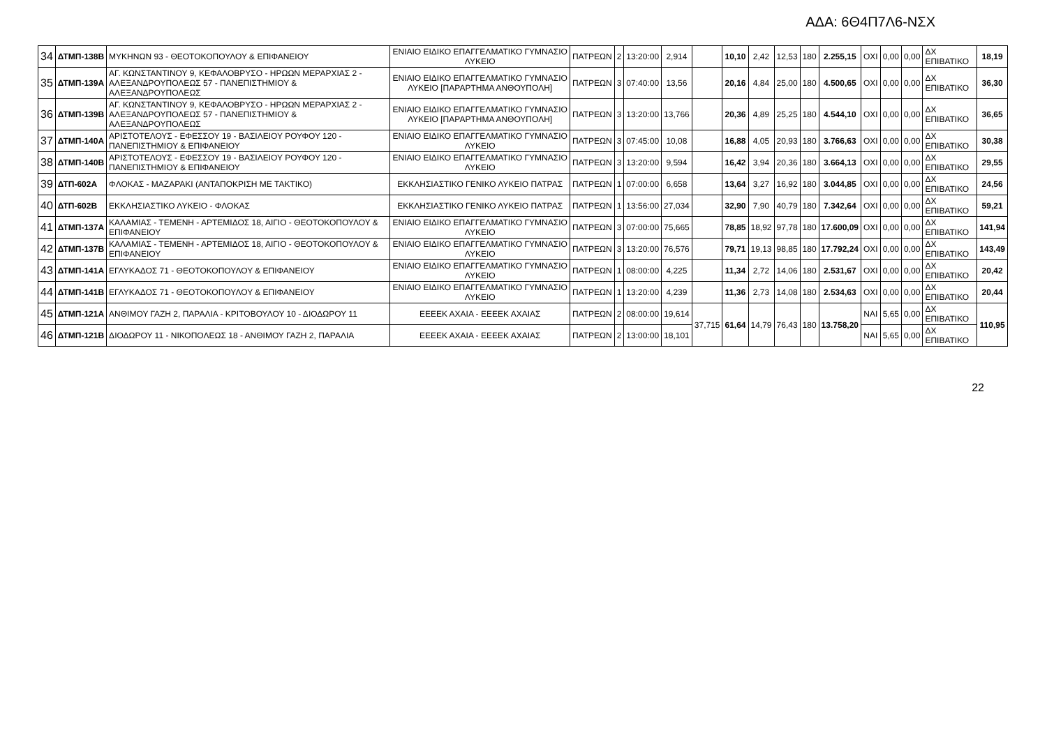ΑΔΑ: 6Θ4Π7Λ6-ΝΣΧ
| 34 | ΔΤΜΠ-138Β | ΜΥΚΗΝΩΝ 93 - ΘΕΟΤΟΚΟΠΟΥΛΟΥ & ΕΠΙΦΑΝΕΙΟΥ | ΕΝΙΑΙΟ ΕΙΔΙΚΟ ΕΠΑΓΓΕΛΜΑΤΙΚΟ ΓΥΜΝΑΣΙΟ ΛΥΚΕΙΟ | ΠΑΤΡΕΩΝ | 2 | 13:20:00 | 2,914 | | 10,10 | 2,42 | 12,53 | 180 | 2.255,15 | ΟΧΙ | 0,00 | 0,00 | ΔΧ ΕΠΙΒΑΤΙΚΟ | 18,19 |
| 35 | ΔΤΜΠ-139Α | ΑΓ. ΚΩΝΣΤΑΝΤΙΝΟΥ 9, ΚΕΦΑΛΟΒΡΥΣΟ - ΗΡΩΩΝ ΜΕΡΑΡΧΙΑΣ 2 - ΑΛΕΞΑΝΔΡΟΥΠΟΛΕΩΣ 57 - ΠΑΝΕΠΙΣΤΗΜΙΟΥ & ΑΛΕΞΑΝΔΡΟΥΠΟΛΕΩΣ | ΕΝΙΑΙΟ ΕΙΔΙΚΟ ΕΠΑΓΓΕΛΜΑΤΙΚΟ ΓΥΜΝΑΣΙΟ ΛΥΚΕΙΟ [ΠΑΡΑΡΤΗΜΑ ΑΝΘΟΥΠΟΛΗ] | ΠΑΤΡΕΩΝ | 3 | 07:40:00 | 13,56 | | 20,16 | 4,84 | 25,00 | 180 | 4.500,65 | ΟΧΙ | 0,00 | 0,00 | ΔΧ ΕΠΙΒΑΤΙΚΟ | 36,30 |
| 36 | ΔΤΜΠ-139Β | ΑΓ. ΚΩΝΣΤΑΝΤΙΝΟΥ 9, ΚΕΦΑΛΟΒΡΥΣΟ - ΗΡΩΩΝ ΜΕΡΑΡΧΙΑΣ 2 - ΑΛΕΞΑΝΔΡΟΥΠΟΛΕΩΣ 57 - ΠΑΝΕΠΙΣΤΗΜΙΟΥ & ΑΛΕΞΑΝΔΡΟΥΠΟΛΕΩΣ | ΕΝΙΑΙΟ ΕΙΔΙΚΟ ΕΠΑΓΓΕΛΜΑΤΙΚΟ ΓΥΜΝΑΣΙΟ ΛΥΚΕΙΟ [ΠΑΡΑΡΤΗΜΑ ΑΝΘΟΥΠΟΛΗ] | ΠΑΤΡΕΩΝ | 3 | 13:20:00 | 13,766 | | 20,36 | 4,89 | 25,25 | 180 | 4.544,10 | ΟΧΙ | 0,00 | 0,00 | ΔΧ ΕΠΙΒΑΤΙΚΟ | 36,65 |
| 37 | ΔΤΜΠ-140Α | ΑΡΙΣΤΟΤΕΛΟΥΣ - ΕΦΕΣΣΟΥ 19 - ΒΑΣΙΛΕΙΟΥ ΡΟΥΦΟΥ 120 - ΠΑΝΕΠΙΣΤΗΜΙΟΥ & ΕΠΙΦΑΝΕΙΟΥ | ΕΝΙΑΙΟ ΕΙΔΙΚΟ ΕΠΑΓΓΕΛΜΑΤΙΚΟ ΓΥΜΝΑΣΙΟ ΛΥΚΕΙΟ | ΠΑΤΡΕΩΝ | 3 | 07:45:00 | 10,08 | | 16,88 | 4,05 | 20,93 | 180 | 3.766,63 | ΟΧΙ | 0,00 | 0,00 | ΔΧ ΕΠΙΒΑΤΙΚΟ | 30,38 |
| 38 | ΔΤΜΠ-140Β | ΑΡΙΣΤΟΤΕΛΟΥΣ - ΕΦΕΣΣΟΥ 19 - ΒΑΣΙΛΕΙΟΥ ΡΟΥΦΟΥ 120 - ΠΑΝΕΠΙΣΤΗΜΙΟΥ & ΕΠΙΦΑΝΕΙΟΥ | ΕΝΙΑΙΟ ΕΙΔΙΚΟ ΕΠΑΓΓΕΛΜΑΤΙΚΟ ΓΥΜΝΑΣΙΟ ΛΥΚΕΙΟ | ΠΑΤΡΕΩΝ | 3 | 13:20:00 | 9,594 | | 16,42 | 3,94 | 20,36 | 180 | 3.664,13 | ΟΧΙ | 0,00 | 0,00 | ΔΧ ΕΠΙΒΑΤΙΚΟ | 29,55 |
| 39 | ΔΤΠ-602Α | ΦΛΟΚΑΣ - ΜΑΖΑΡΑΚΙ (ΑΝΤΑΠΟΚΡΙΣΗ ΜΕ ΤΑΚΤΙΚΟ) | ΕΚΚΛΗΣΙΑΣΤΙΚΟ ΓΕΝΙΚΟ ΛΥΚΕΙΟ ΠΑΤΡΑΣ | ΠΑΤΡΕΩΝ | 1 | 07:00:00 | 6,658 | | 13,64 | 3,27 | 16,92 | 180 | 3.044,85 | ΟΧΙ | 0,00 | 0,00 | ΔΧ ΕΠΙΒΑΤΙΚΟ | 24,56 |
| 40 | ΔΤΠ-602Β | ΕΚΚΛΗΣΙΑΣΤΙΚΟ ΛΥΚΕΙΟ - ΦΛΟΚΑΣ | ΕΚΚΛΗΣΙΑΣΤΙΚΟ ΓΕΝΙΚΟ ΛΥΚΕΙΟ ΠΑΤΡΑΣ | ΠΑΤΡΕΩΝ | 1 | 13:56:00 | 27,034 | | 32,90 | 7,90 | 40,79 | 180 | 7.342,64 | ΟΧΙ | 0,00 | 0,00 | ΔΧ ΕΠΙΒΑΤΙΚΟ | 59,21 |
| 41 | ΔΤΜΠ-137Α | ΚΑΛΑΜΙΑΣ - ΤΕΜΕΝΗ - ΑΡΤΕΜΙΔΟΣ 18, ΑΙΓΙΟ - ΘΕΟΤΟΚΟΠΟΥΛΟΥ & ΕΠΙΦΑΝΕΙΟΥ | ΕΝΙΑΙΟ ΕΙΔΙΚΟ ΕΠΑΓΓΕΛΜΑΤΙΚΟ ΓΥΜΝΑΣΙΟ ΛΥΚΕΙΟ | ΠΑΤΡΕΩΝ | 3 | 07:00:00 | 75,665 | | 78,85 | 18,92 | 97,78 | 180 | 17.600,09 | ΟΧΙ | 0,00 | 0,00 | ΔΧ ΕΠΙΒΑΤΙΚΟ | 141,94 |
| 42 | ΔΤΜΠ-137Β | ΚΑΛΑΜΙΑΣ - ΤΕΜΕΝΗ - ΑΡΤΕΜΙΔΟΣ 18, ΑΙΓΙΟ - ΘΕΟΤΟΚΟΠΟΥΛΟΥ & ΕΠΙΦΑΝΕΙΟΥ | ΕΝΙΑΙΟ ΕΙΔΙΚΟ ΕΠΑΓΓΕΛΜΑΤΙΚΟ ΓΥΜΝΑΣΙΟ ΛΥΚΕΙΟ | ΠΑΤΡΕΩΝ | 3 | 13:20:00 | 76,576 | | 79,71 | 19,13 | 98,85 | 180 | 17.792,24 | ΟΧΙ | 0,00 | 0,00 | ΔΧ ΕΠΙΒΑΤΙΚΟ | 143,49 |
| 43 | ΔΤΜΠ-141Α | ΕΓΛΥΚΑΔΟΣ 71 - ΘΕΟΤΟΚΟΠΟΥΛΟΥ & ΕΠΙΦΑΝΕΙΟΥ | ΕΝΙΑΙΟ ΕΙΔΙΚΟ ΕΠΑΓΓΕΛΜΑΤΙΚΟ ΓΥΜΝΑΣΙΟ ΛΥΚΕΙΟ | ΠΑΤΡΕΩΝ | 1 | 08:00:00 | 4,225 | | 11,34 | 2,72 | 14,06 | 180 | 2.531,67 | ΟΧΙ | 0,00 | 0,00 | ΔΧ ΕΠΙΒΑΤΙΚΟ | 20,42 |
| 44 | ΔΤΜΠ-141Β | ΕΓΛΥΚΑΔΟΣ 71 - ΘΕΟΤΟΚΟΠΟΥΛΟΥ & ΕΠΙΦΑΝΕΙΟΥ | ΕΝΙΑΙΟ ΕΙΔΙΚΟ ΕΠΑΓΓΕΛΜΑΤΙΚΟ ΓΥΜΝΑΣΙΟ ΛΥΚΕΙΟ | ΠΑΤΡΕΩΝ | 1 | 13:20:00 | 4,239 | | 11,36 | 2,73 | 14,08 | 180 | 2.534,63 | ΟΧΙ | 0,00 | 0,00 | ΔΧ ΕΠΙΒΑΤΙΚΟ | 20,44 |
| 45 | ΔΤΜΠ-121Α | ΑΝΘΙΜΟΥ ΓΑΖΗ 2, ΠΑΡΑΛΙΑ - ΚΡΙΤΟΒΟΥΛΟΥ 10 - ΔΙΟΔΩΡΟΥ 11 | ΕΕΕΕΚ ΑΧΑΙΑ - ΕΕΕΕΚ ΑΧΑΙΑΣ | ΠΑΤΡΕΩΝ | 2 | 08:00:00 | 19,614 | 37,715 | 61,64 | 14,79 | 76,43 | 180 | 13.758,20 | ΝΑΙ | 5,65 | 0,00 | ΔΧ ΕΠΙΒΑΤΙΚΟ | 110,95 |
| 46 | ΔΤΜΠ-121Β | ΔΙΟΔΩΡΟΥ 11 - ΝΙΚΟΠΟΛΕΩΣ 18 - ΑΝΘΙΜΟΥ ΓΑΖΗ 2, ΠΑΡΑΛΙΑ | ΕΕΕΕΚ ΑΧΑΙΑ - ΕΕΕΕΚ ΑΧΑΙΑΣ | ΠΑΤΡΕΩΝ | 2 | 13:00:00 | 18,101 | | | | | | | ΝΑΙ | 5,65 | 0,00 | ΔΧ ΕΠΙΒΑΤΙΚΟ | |
22